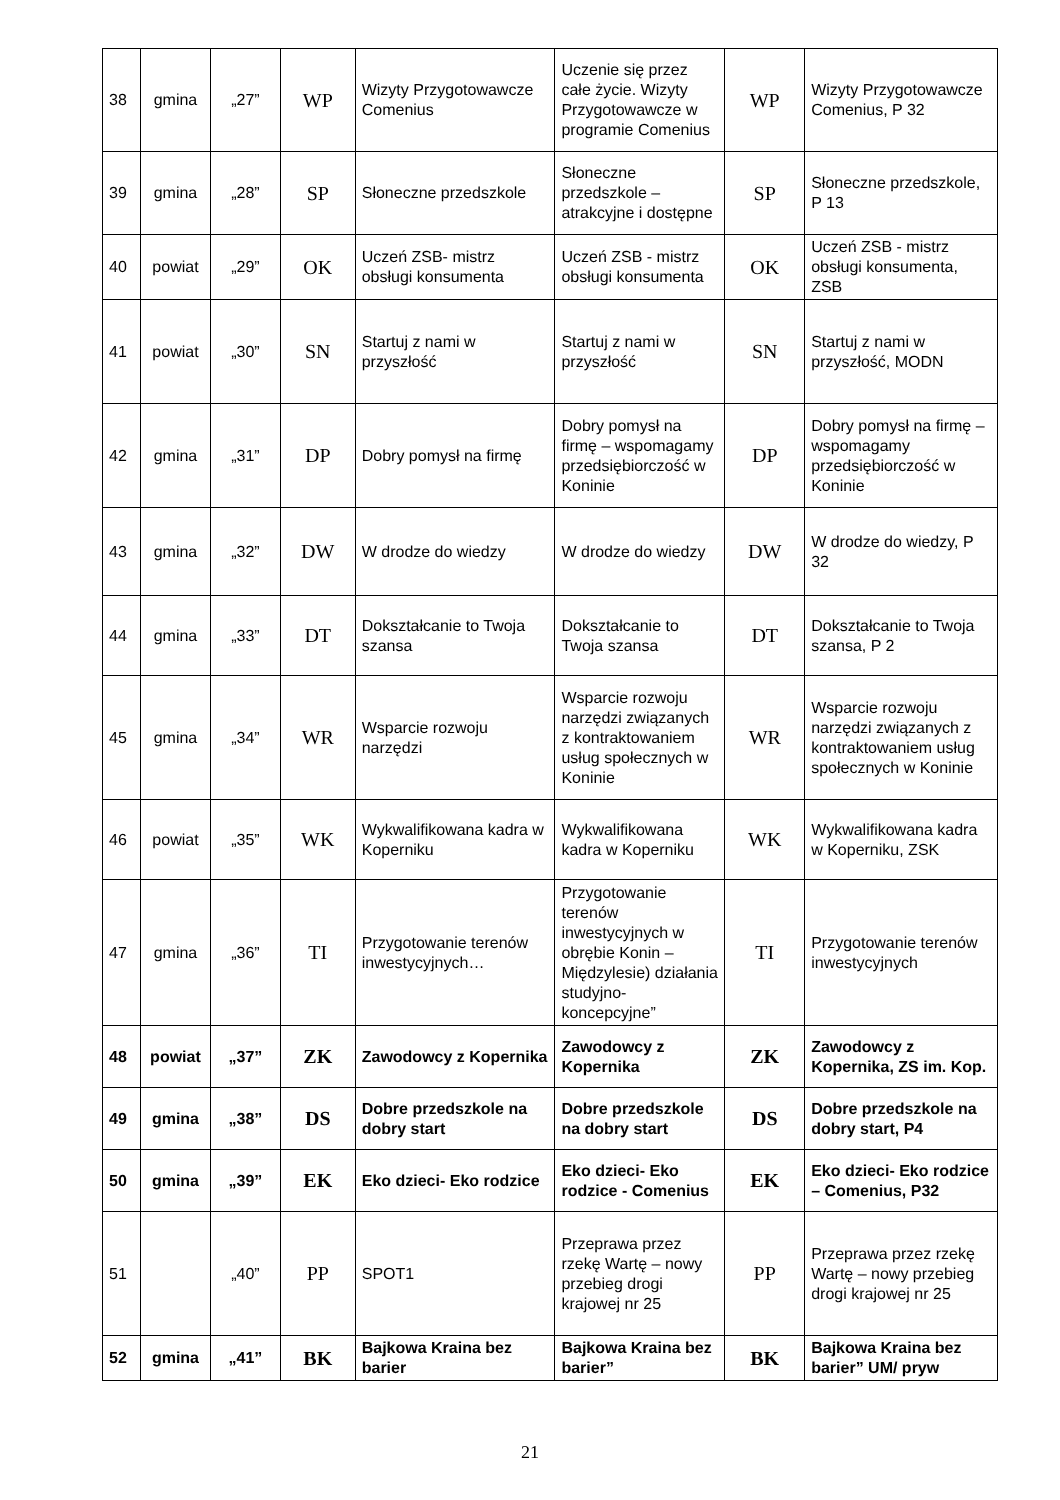| 38 | gmina | „27” | WP | Wizyty Przygotowawcze Comenius | Uczenie się przez całe życie. Wizyty Przygotowawcze w programie Comenius | WP | Wizyty Przygotowawcze Comenius, P 32 |
| 39 | gmina | „28” | SP | Słoneczne przedszkole | Słoneczne przedszkole – atrakcyjne i dostępne | SP | Słoneczne przedszkole, P 13 |
| 40 | powiat | „29” | OK | Uczeń ZSB- mistrz obsługi konsumenta | Uczeń ZSB - mistrz obsługi konsumenta | OK | Uczeń ZSB - mistrz obsługi konsumenta, ZSB |
| 41 | powiat | „30” | SN | Startuj z nami w przyszłość | Startuj z nami w przyszłość | SN | Startuj z nami w przyszłość, MODN |
| 42 | gmina | „31” | DP | Dobry pomysł na firmę | Dobry pomysł na firmę – wspomagamy przedsiębiorczość w Koninie | DP | Dobry pomysł na firmę – wspomagamy przedsiębiorczość w Koninie |
| 43 | gmina | „32” | DW | W drodze do wiedzy | W drodze do wiedzy | DW | W drodze do wiedzy, P 32 |
| 44 | gmina | „33” | DT | Dokształcanie to Twoja szansa | Dokształcanie to Twoja szansa | DT | Dokształcanie to Twoja szansa, P 2 |
| 45 | gmina | „34” | WR | Wsparcie rozwoju narzędzi | Wsparcie rozwoju narzędzi związanych z kontraktowaniem usług społecznych w Koninie | WR | Wsparcie rozwoju narzędzi związanych z kontraktowaniem usług społecznych w Koninie |
| 46 | powiat | „35” | WK | Wykwalifikowana kadra w Koperniku | Wykwalifikowana kadra w Koperniku | WK | Wykwalifikowana kadra w Koperniku, ZSK |
| 47 | gmina | „36” | TI | Przygotowanie terenów inwestycyjnych… | Przygotowanie terenów inwestycyjnych w obrębie Konin – Międzylesie) działania studyjno-koncepcyjne” | TI | Przygotowanie terenów inwestycyjnych |
| 48 | powiat | „37” | ZK | Zawodowcy z Kopernika | Zawodowcy z Kopernika | ZK | Zawodowcy z Kopernika, ZS im. Kop. |
| 49 | gmina | „38” | DS | Dobre przedszkole na dobry start | Dobre przedszkole na dobry start | DS | Dobre przedszkole na dobry start, P4 |
| 50 | gmina | „39” | EK | Eko dzieci- Eko rodzice | Eko dzieci- Eko rodzice - Comenius | EK | Eko dzieci- Eko rodzice – Comenius, P32 |
| 51 | | „40” | PP | SPOT1 | Przeprawa przez rzekę Wartę – nowy przebieg drogi krajowej nr 25 | PP | Przeprawa przez rzekę Wartę – nowy przebieg drogi krajowej nr 25 |
| 52 | gmina | „41” | BK | Bajkowa Kraina bez barier | Bajkowa Kraina bez barier” | BK | Bajkowa Kraina bez barier” UM/ pryw |
21